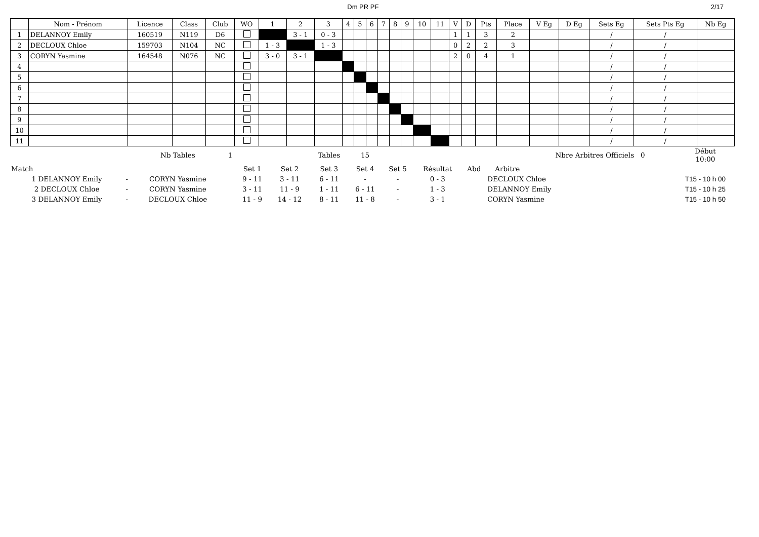Dm PR PF 2/17
| | Nom - Prénom | Licence | Class | Club | WO | 1 | 2 | 3 | 4 | 5 | 6 | 7 | 8 | 9 | 10 | 11 | V | D | Pts | Place | V Eg | D Eg | Sets Eg | Sets Pts Eg | Nb Eg |
| --- | --- | --- | --- | --- | --- | --- | --- | --- | --- | --- | --- | --- | --- | --- | --- | --- | --- | --- | --- | --- | --- | --- | --- | --- | --- |
| 1 | DELANNOY Emily | 160519 | N119 | D6 | | | 3 - 1 | 0 - 3 | | | | | | | | | 1 | 1 | 3 | 2 | | | / | / | |
| 2 | DECLOUX Chloe | 159703 | N104 | NC | | 1 - 3 | | 1 - 3 | | | | | | | | | 0 | 2 | 2 | 3 | | | / | / | |
| 3 | CORYN Yasmine | 164548 | N076 | NC | | 3 - 0 | 3 - 1 | | | | | | | | | | 2 | 0 | 4 | 1 | | | / | / | |
| 4 | | | | | | | | | | | | | | | | | | | | | | | / | / | |
| 5 | | | | | | | | | | | | | | | | | | | | | | | / | / | |
| 6 | | | | | | | | | | | | | | | | | | | | | | | / | / | |
| 7 | | | | | | | | | | | | | | | | | | | | | | | / | / | |
| 8 | | | | | | | | | | | | | | | | | | | | | | | / | / | |
| 9 | | | | | | | | | | | | | | | | | | | | | | | / | / | |
| 10 | | | | | | | | | | | | | | | | | | | | | | | / | / | |
| 11 | | | | | | | | | | | | | | | | | | | | | | | / | / | |
| | | Nb Tables | 1 | | | Tables | 15 | | | | | Nbre Arbitres Officiels 0 | Début 10:00 |
| Match | | | | Set 1 | Set 2 | Set 3 | Set 4 | Set 5 | Résultat | Abd | Arbitre | | |
| 1 DELANNOY Emily | - | CORYN Yasmine | | 9 - 11 | 3 - 11 | 6 - 11 | - | - | 0 - 3 | | DECLOUX Chloe | | T15 - 10 h 00 |
| 2 DECLOUX Chloe | - | CORYN Yasmine | | 3 - 11 | 11 - 9 | 1 - 11 | 6 - 11 | - | 1 - 3 | | DELANNOY Emily | | T15 - 10 h 25 |
| 3 DELANNOY Emily | - | DECLOUX Chloe | | 11 - 9 | 14 - 12 | 8 - 11 | 11 - 8 | - | 3 - 1 | | CORYN Yasmine | | T15 - 10 h 50 |